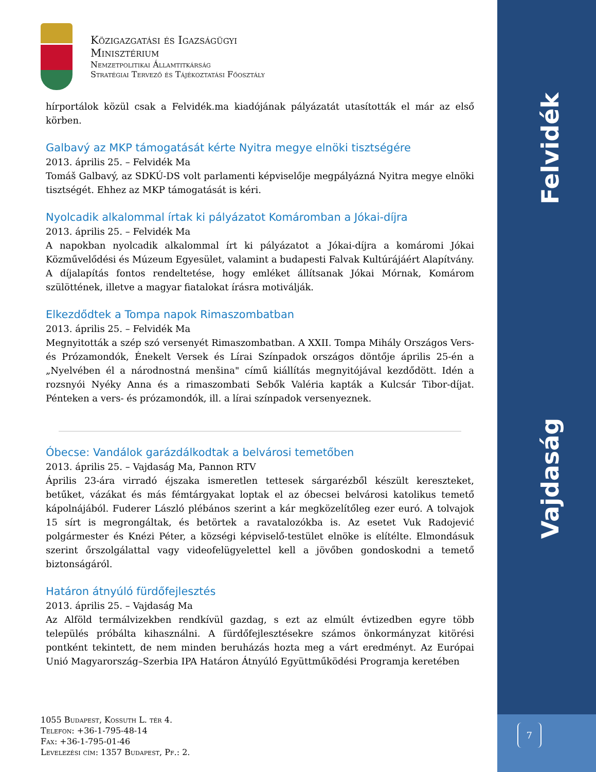Közigazgatási és Igazságügyi
Minisztérium
Nemzetpolitikai Államtitkárság
Stratégiai Tervező és Tájékoztatási Főosztály
hírportálok közül csak a Felvidék.ma kiadójának pályázatát utasították el már az első körben.
Galbavý az MKP támogatását kérte Nyitra megye elnöki tisztségére
2013. április 25. – Felvidék Ma
Tomáš Galbavý, az SDKÚ-DS volt parlamenti képviselője megpályázná Nyitra megye elnöki tisztségét. Ehhez az MKP támogatását is kéri.
Nyolcadik alkalommal írtak ki pályázatot Komáromban a Jókai-díjra
2013. április 25. – Felvidék Ma
A napokban nyolcadik alkalommal írt ki pályázatot a Jókai-díjra a komáromi Jókai Közművelődési és Múzeum Egyesület, valamint a budapesti Falvak Kultúrájáért Alapítvány. A díjalapítás fontos rendeltetése, hogy emléket állítsanak Jókai Mórnak, Komárom szülöttének, illetve a magyar fiatalokat írásra motiválják.
Elkezdődtek a Tompa napok Rimaszombatban
2013. április 25. – Felvidék Ma
Megnyitották a szép szó versenyét Rimaszombatban. A XXII. Tompa Mihály Országos Vers- és Prózamondók, Énekelt Versek és Lírai Színpadok országos döntője április 25-én a „Nyelvében él a národnostná menšina" című kiállítás megnyitójával kezdődött. Idén a rozsnyói Nyéky Anna és a rimaszombati Sebők Valéria kapták a Kulcsár Tibor-díjat. Pénteken a vers- és prózamondók, ill. a lírai színpadok versenyeznek.
Óbecse: Vandálok garázdálkodtak a belvárosi temetőben
2013. április 25. – Vajdaság Ma, Pannon RTV
Április 23-ára virradó éjszaka ismeretlen tettesek sárgarézből készült kereszteket, betűket, vázákat és más fémtárgyakat loptak el az óbecsei belvárosi katolikus temető kápolnájából. Fuderer László plébános szerint a kár megközelítőleg ezer euró. A tolvajok 15 sírt is megrongáltak, és betörtek a ravatalozókba is. Az esetet Vuk Radojević polgármester és Knézi Péter, a községi képviselő-testület elnöke is elítélte. Elmondásuk szerint őrszolgálattal vagy videofelügyelettel kell a jövőben gondoskodni a temető biztonságáról.
Határon átnyúló fürdőfejlesztés
2013. április 25. – Vajdaság Ma
Az Alföld termálvizekben rendkívül gazdag, s ezt az elmúlt évtizedben egyre több település próbálta kihasználni. A fürdőfejlesztésekre számos önkormányzat kitörési pontként tekintett, de nem minden beruházás hozta meg a várt eredményt. Az Európai Unió Magyarország–Szerbia IPA Határon Átnyúló Együttműködési Programja keretében
1055 Budapest, Kossuth L. tér 4.
Telefon: +36-1-795-48-14
Fax: +36-1-795-01-46
Levelezési cím: 1357 Budapest, Pf.: 2.
Felvidék
Vajdaság
7